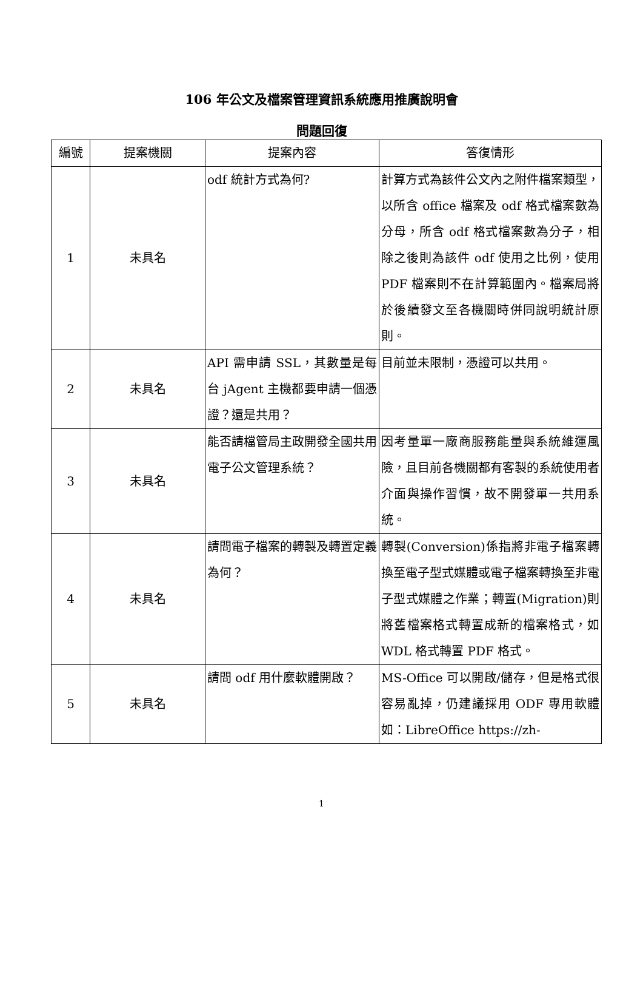106 年公文及檔案管理資訊系統應用推廣說明會
問題回復
| 編號 | 提案機關 | 提案內容 | 答復情形 |
| --- | --- | --- | --- |
| 1 | 未具名 | odf 統計方式為何? | 計算方式為該件公文內之附件檔案類型，以所含 office 檔案及 odf 格式檔案數為分母，所含 odf 格式檔案數為分子，相除之後則為該件 odf 使用之比例，使用 PDF 檔案則不在計算範圍內。檔案局將於後續發文至各機關時併同說明統計原則。 |
| 2 | 未具名 | API 需申請 SSL，其數量是每台 jAgent 主機都要申請一個憑證？還是共用？ | 目前並未限制，憑證可以共用。 |
| 3 | 未具名 | 能否請檔管局主政開發全國共用電子公文管理系統？ | 因考量單一廠商服務能量與系統維運風險，且目前各機關都有客製的系統使用者介面與操作習慣，故不開發單一共用系統。 |
| 4 | 未具名 | 請問電子檔案的轉製及轉置定義為何？ | 轉製(Conversion)係指將非電子檔案轉換至電子型式媒體或電子檔案轉換至非電子型式媒體之作業；轉置(Migration)則將舊檔案格式轉置成新的檔案格式，如 WDL 格式轉置 PDF 格式。 |
| 5 | 未具名 | 請問 odf 用什麼軟體開啟？ | MS-Office 可以開啟/儲存，但是格式很容易亂掉，仍建議採用 ODF 專用軟體如：LibreOffice https://zh- |
1